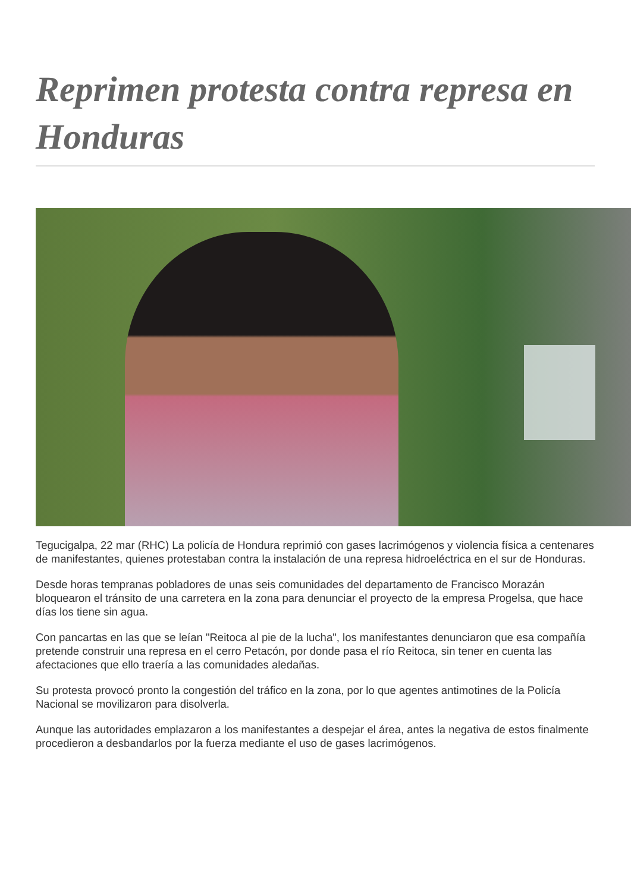Reprimen protesta contra represa en Honduras
Tegucigalpa, 22 mar (RHC) La policía de Hondura reprimió con gases lacrimógenos y violencia física a centenares de manifestantes, quienes protestaban contra la instalación de una represa hidroeléctrica en el sur de Honduras.
Desde horas tempranas pobladores de unas seis comunidades del departamento de Francisco Morazán bloquearon el tránsito de una carretera en la zona para denunciar el proyecto de la empresa Progelsa, que hace días los tiene sin agua.
Con pancartas en las que se leían "Reitoca al pie de la lucha", los manifestantes denunciaron que esa compañía pretende construir una represa en el cerro Petacón, por donde pasa el río Reitoca, sin tener en cuenta las afectaciones que ello traería a las comunidades aledañas.
Su protesta provocó pronto la congestión del tráfico en la zona, por lo que agentes antimotines de la Policía Nacional se movilizaron para disolverla.
Aunque las autoridades emplazaron a los manifestantes a despejar el área, antes la negativa de estos finalmente procedieron a desbandarlos por la fuerza mediante el uso de gases lacrimógenos.